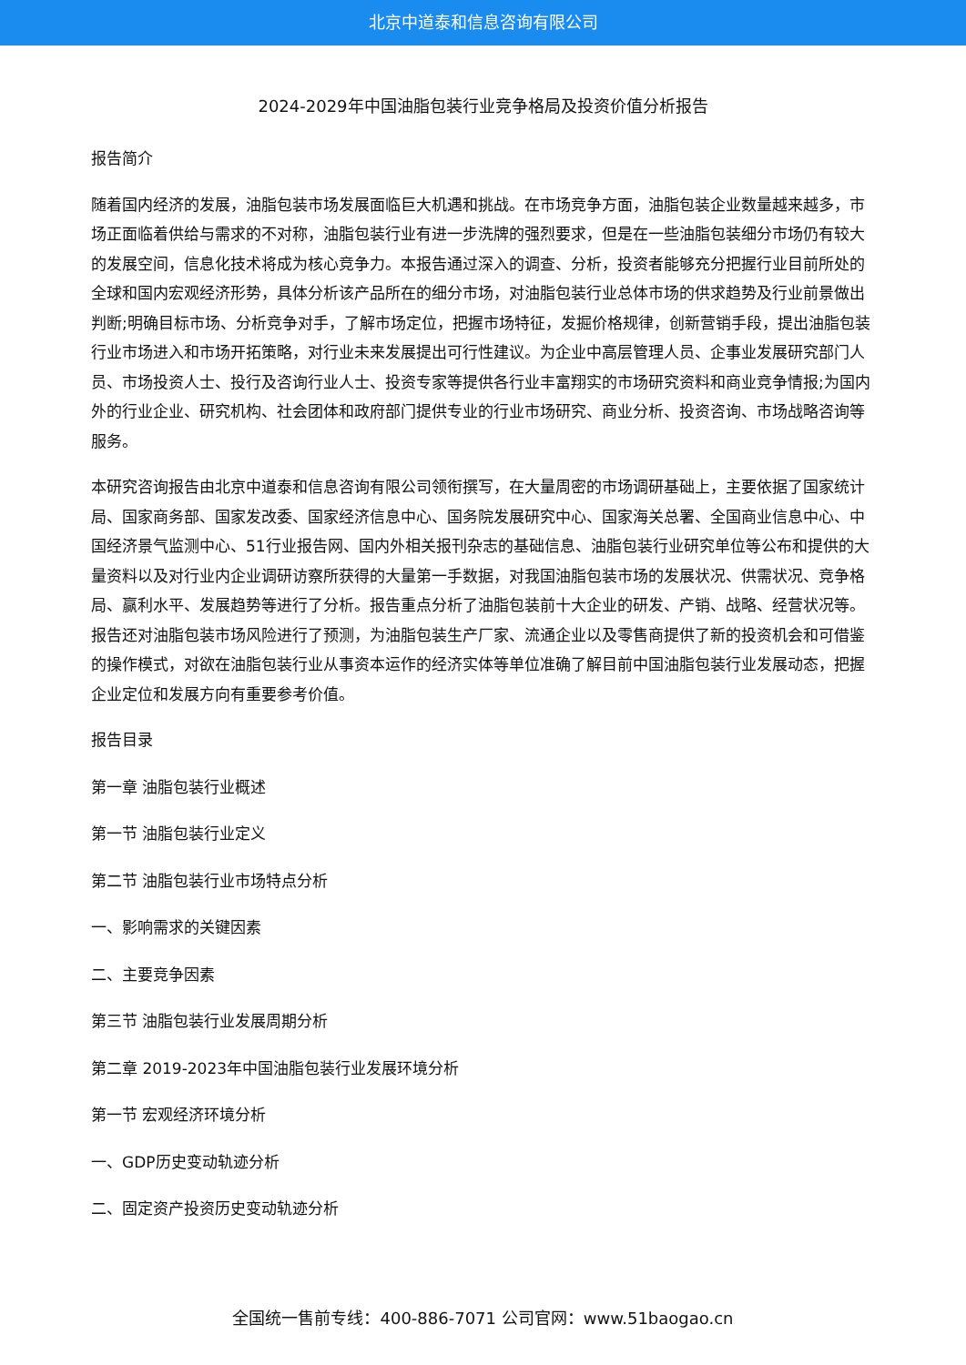北京中道泰和信息咨询有限公司
2024-2029年中国油脂包装行业竞争格局及投资价值分析报告
报告简介
随着国内经济的发展，油脂包装市场发展面临巨大机遇和挑战。在市场竞争方面，油脂包装企业数量越来越多，市场正面临着供给与需求的不对称，油脂包装行业有进一步洗牌的强烈要求，但是在一些油脂包装细分市场仍有较大的发展空间，信息化技术将成为核心竞争力。本报告通过深入的调查、分析，投资者能够充分把握行业目前所处的全球和国内宏观经济形势，具体分析该产品所在的细分市场，对油脂包装行业总体市场的供求趋势及行业前景做出判断;明确目标市场、分析竞争对手，了解市场定位，把握市场特征，发掘价格规律，创新营销手段，提出油脂包装行业市场进入和市场开拓策略，对行业未来发展提出可行性建议。为企业中高层管理人员、企事业发展研究部门人员、市场投资人士、投行及咨询行业人士、投资专家等提供各行业丰富翔实的市场研究资料和商业竞争情报;为国内外的行业企业、研究机构、社会团体和政府部门提供专业的行业市场研究、商业分析、投资咨询、市场战略咨询等服务。
本研究咨询报告由北京中道泰和信息咨询有限公司领衔撰写，在大量周密的市场调研基础上，主要依据了国家统计局、国家商务部、国家发改委、国家经济信息中心、国务院发展研究中心、国家海关总署、全国商业信息中心、中国经济景气监测中心、51行业报告网、国内外相关报刊杂志的基础信息、油脂包装行业研究单位等公布和提供的大量资料以及对行业内企业调研访察所获得的大量第一手数据，对我国油脂包装市场的发展状况、供需状况、竞争格局、赢利水平、发展趋势等进行了分析。报告重点分析了油脂包装前十大企业的研发、产销、战略、经营状况等。报告还对油脂包装市场风险进行了预测，为油脂包装生产厂家、流通企业以及零售商提供了新的投资机会和可借鉴的操作模式，对欲在油脂包装行业从事资本运作的经济实体等单位准确了解目前中国油脂包装行业发展动态，把握企业定位和发展方向有重要参考价值。
报告目录
第一章 油脂包装行业概述
第一节 油脂包装行业定义
第二节 油脂包装行业市场特点分析
一、影响需求的关键因素
二、主要竞争因素
第三节 油脂包装行业发展周期分析
第二章 2019-2023年中国油脂包装行业发展环境分析
第一节 宏观经济环境分析
一、GDP历史变动轨迹分析
二、固定资产投资历史变动轨迹分析
全国统一售前专线：400-886-7071 公司官网：www.51baogao.cn